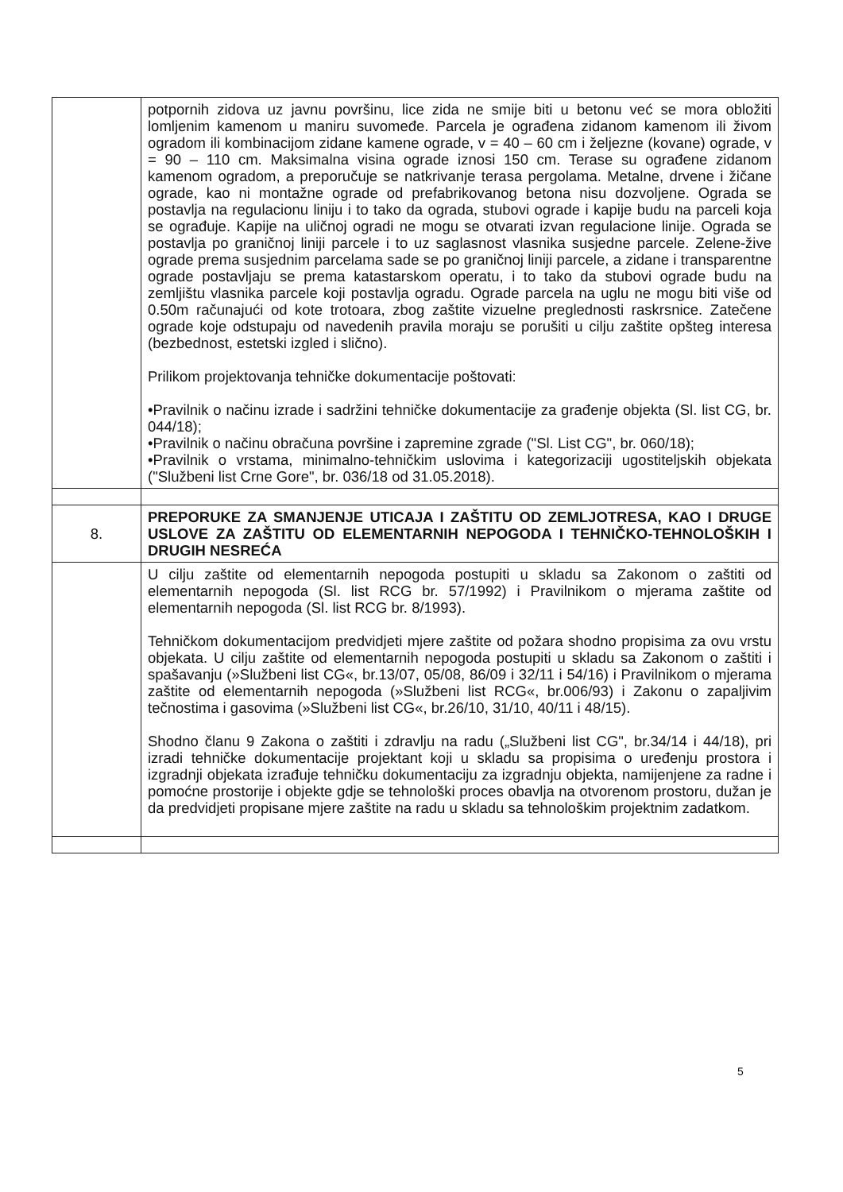| | potpornih zidova uz javnu površinu, lice zida ne smije biti u betonu već se mora obložiti lomljenim kamenom u maniru suvomeđe. Parcela je ograđena zidanom kamenom ili živom ogradom ili kombinacijom zidane kamene ograde, v = 40 – 60 cm i željezne (kovane) ograde, v = 90 – 110 cm. Maksimalna visina ograde iznosi 150 cm. Terase su ograđene zidanom kamenom ogradom, a preporučuje se natkrivanje terasa pergolama. Metalne, drvene i žičane ograde, kao ni montažne ograde od prefabrikovanog betona nisu dozvoljene. Ograda se postavlja na regulacionu liniju i to tako da ograda, stubovi ograde i kapije budu na parceli koja se ograđuje. Kapije na uličnoj ogradi ne mogu se otvarati izvan regulacione linije. Ograda se postavlja po graničnoj liniji parcele i to uz saglasnost vlasnika susjedne parcele. Zelene-žive ograde prema susjednim parcelama sade se po graničnoj liniji parcele, a zidane i transparentne ograde postavljaju se prema katastarskom operatu, i to tako da stubovi ograde budu na zemljištu vlasnika parcele koji postavlja ogradu. Ograde parcela na uglu ne mogu biti više od 0.50m računajući od kote trotoara, zbog zaštite vizuelne preglednosti raskrsnice. Zatečene ograde koje odstupaju od navedenih pravila moraju se porušiti u cilju zaštite opšteg interesa (bezbednost, estetski izgled i slično). Prilikom projektovanja tehničke dokumentacije poštovati: •Pravilnik o načinu izrade i sadržini tehničke dokumentacije za građenje objekta (Sl. list CG, br. 044/18); •Pravilnik o načinu obračuna površine i zapremine zgrade ("Sl. List CG", br. 060/18); •Pravilnik o vrstama, minimalno-tehničkim uslovima i kategorizaciji ugostiteljskih objekata ("Službeni list Crne Gore", br. 036/18 od 31.05.2018). |
| 8. | PREPORUKE ZA SMANJENJE UTICAJA I ZAŠTITU OD ZEMLJOTRESA, KAO I DRUGE USLOVE ZA ZAŠTITU OD ELEMENTARNIH NEPOGODA I TEHNIČKO-TEHNOLOŠKIH I DRUGIH NESREĆA |
| | U cilju zaštite od elementarnih nepogoda postupiti u skladu sa Zakonom o zaštiti od elementarnih nepogoda (Sl. list RCG br. 57/1992) i Pravilnikom o mjerama zaštite od elementarnih nepogoda (Sl. list RCG br. 8/1993). Tehničkom dokumentacijom predvidjeti mjere zaštite od požara shodno propisima za ovu vrstu objekata. U cilju zaštite od elementarnih nepogoda postupiti u skladu sa Zakonom o zaštiti i spašavanju (»Službeni list CG«, br.13/07, 05/08, 86/09 i 32/11 i 54/16) i Pravilnikom o mjerama zaštite od elementarnih nepogoda (»Službeni list RCG«, br.006/93) i Zakonu o zapaljivim tečnostima i gasovima (»Službeni list CG«, br.26/10, 31/10, 40/11 i 48/15). Shodno članu 9 Zakona o zaštiti i zdravlju na radu („Službeni list CG", br.34/14 i 44/18), pri izradi tehničke dokumentacije projektant koji u skladu sa propisima o uređenju prostora i izgradnji objekata izrađuje tehničku dokumentaciju za izgradnju objekta, namijenjene za radne i pomoćne prostorije i objekte gdje se tehnološki proces obavlja na otvorenom prostoru, dužan je da predvidjeti propisane mjere zaštite na radu u skladu sa tehnološkim projektnim zadatkom. |
5